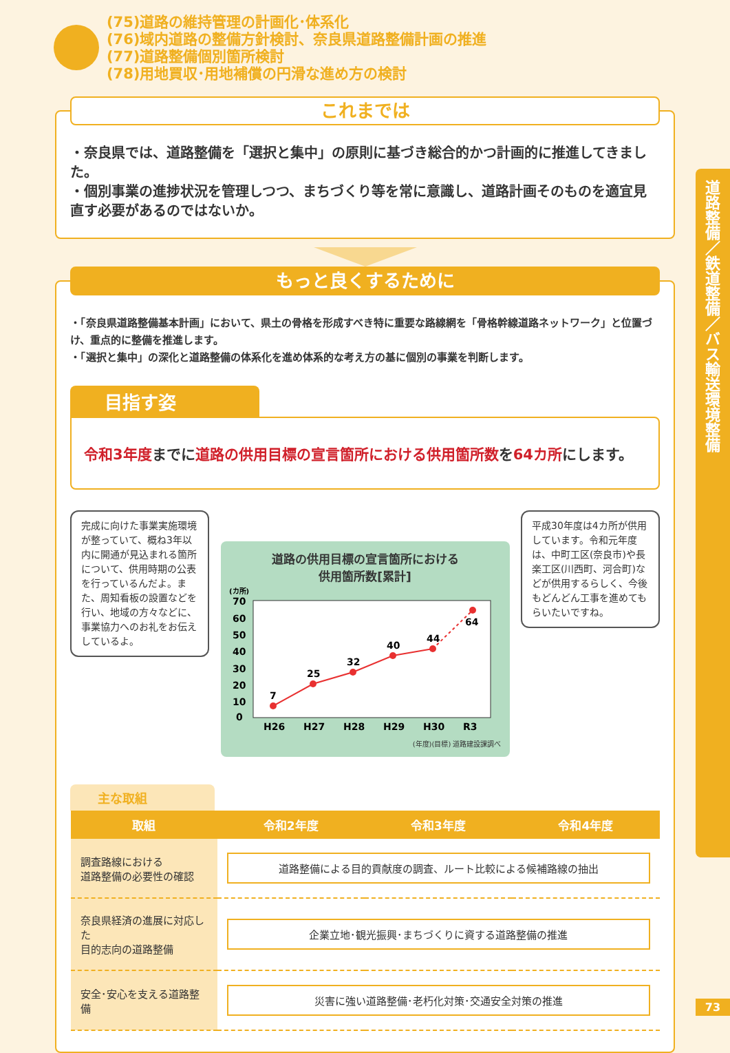(75)道路の維持管理の計画化･体系化
(76)域内道路の整備方針検討、奈良県道路整備計画の推進
(77)道路整備個別箇所検討
(78)用地買収･用地補償の円滑な進め方の検討
道路整備／鉄道整備／バス輸送環境整備
これまでは
・奈良県では、道路整備を「選択と集中」の原則に基づき総合的かつ計画的に推進してきました。
・個別事業の進捗状況を管理しつつ、まちづくり等を常に意識し、道路計画そのものを適宜見直す必要があるのではないか。
もっと良くするために
・「奈良県道路整備基本計画」において、県土の骨格を形成すべき特に重要な路線網を「骨格幹線道路ネットワーク」と位置づけ、重点的に整備を推進します。
・「選択と集中」の深化と道路整備の体系化を進め体系的な考え方の基に個別の事業を判断します。
目指す姿
令和3年度までに道路の供用目標の宣言箇所における供用箇所数を64カ所にします。
完成に向けた事業実施環境が整っていて、概ね3年以内に開通が見込まれる箇所について、供用時期の公表を行っているんだよ。また、周知看板の設置などを行い、地域の方々などに、事業協力へのお礼をお伝えしているよ。
道路の供用目標の宣言箇所における
供用箇所数[累計]
(カ所)
70
60
50
40
30
20
10
0
H26
H27
H28
H29
H30
R3
7
25
32
40
44
64
(年度)(目標) 道路建設課調べ
平成30年度は4カ所が供用しています。令和元年度は、中町工区(奈良市)や長楽工区(川西町、河合町)などが供用するらしく、今後もどんどん工事を進めてもらいたいですね。
主な取組
| 取組 | 令和2年度 | 令和3年度 | 令和4年度 |
| --- | --- | --- | --- |
| 調査路線における 道路整備の必要性の確認 | 道路整備による目的貢献度の調査、ルート比較による候補路線の抽出 | | |
| 奈良県経済の進展に対応した 目的志向の道路整備 | 企業立地･観光振興･まちづくりに資する道路整備の推進 | | |
| 安全･安心を支える道路整備 | 災害に強い道路整備･老朽化対策･交通安全対策の推進 | | |
73